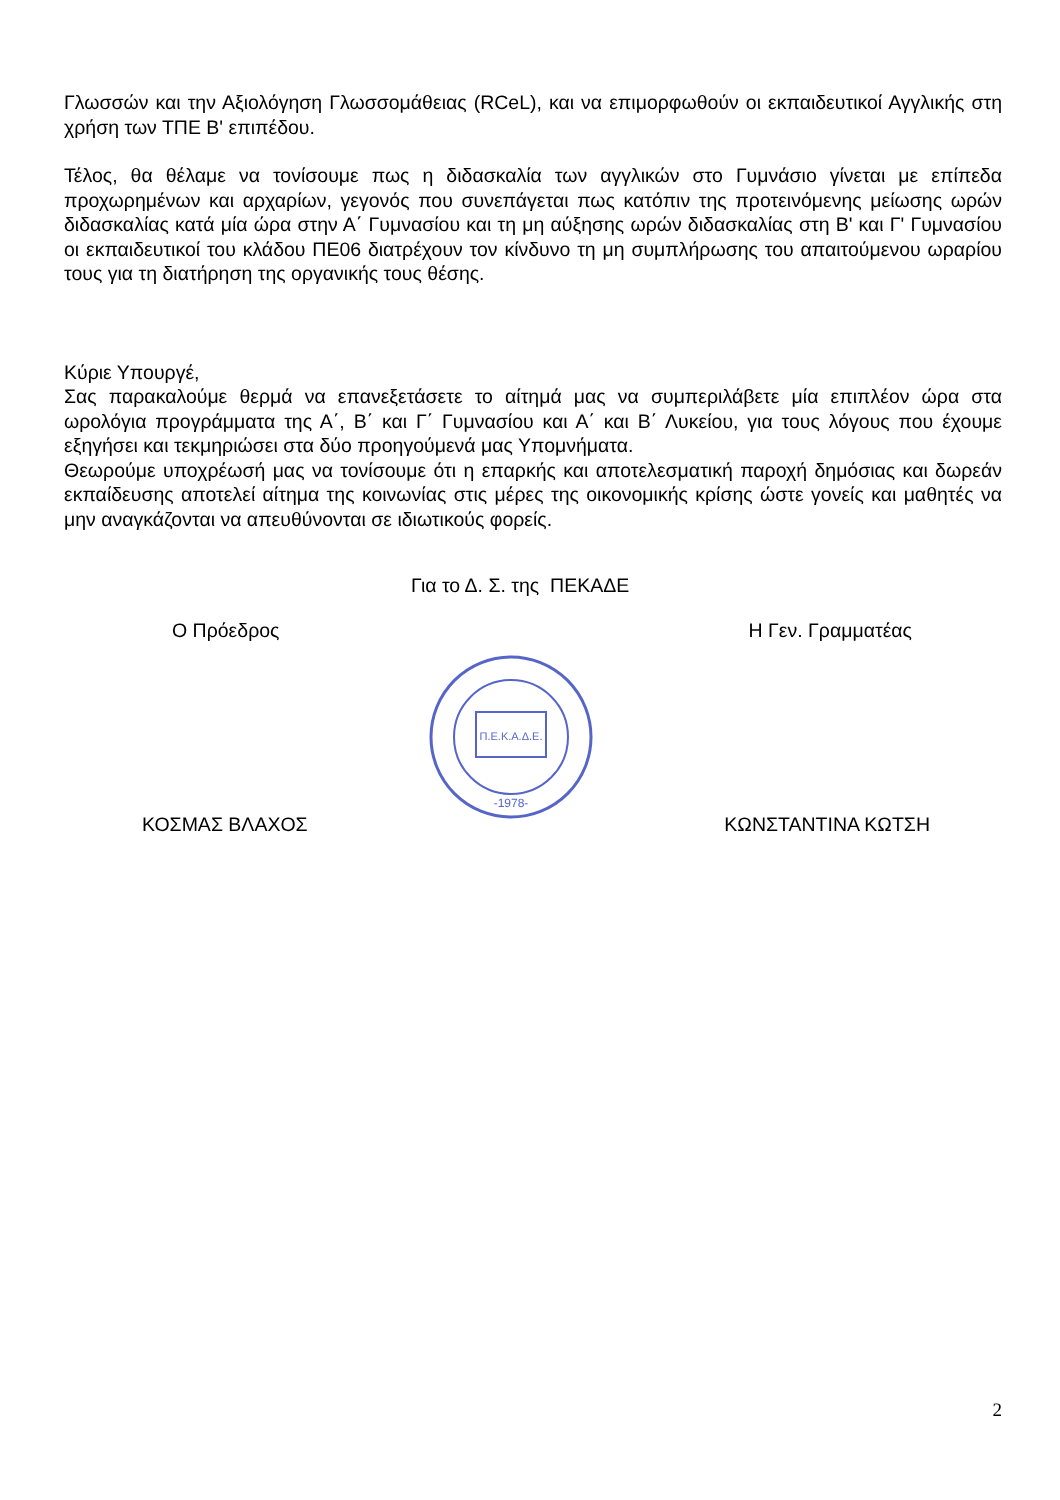Γλωσσών και την Αξιολόγηση Γλωσσομάθειας (RCeL), και να επιμορφωθούν οι εκπαιδευτικοί Αγγλικής στη χρήση των ΤΠΕ Β' επιπέδου.
Τέλος, θα θέλαμε να τονίσουμε πως η διδασκαλία των αγγλικών στο Γυμνάσιο γίνεται με επίπεδα προχωρημένων και αρχαρίων, γεγονός που συνεπάγεται πως κατόπιν της προτεινόμενης μείωσης ωρών διδασκαλίας κατά μία ώρα στην Α΄ Γυμνασίου και τη μη αύξησης ωρών διδασκαλίας στη Β' και Γ' Γυμνασίου οι εκπαιδευτικοί του κλάδου ΠΕ06 διατρέχουν τον κίνδυνο τη μη συμπλήρωσης του απαιτούμενου ωραρίου τους για τη διατήρηση της οργανικής τους θέσης.
Κύριε Υπουργέ,
Σας παρακαλούμε θερμά να επανεξετάσετε το αίτημά μας να συμπεριλάβετε μία επιπλέον ώρα στα ωρολόγια προγράμματα της Α΄, Β΄ και Γ΄ Γυμνασίου και Α΄ και Β΄ Λυκείου, για τους λόγους που έχουμε εξηγήσει και τεκμηριώσει στα δύο προηγούμενά μας Υπομνήματα.
Θεωρούμε υποχρέωσή μας να τονίσουμε ότι η επαρκής και αποτελεσματική παροχή δημόσιας και δωρεάν εκπαίδευσης αποτελεί αίτημα της κοινωνίας στις μέρες της οικονομικής κρίσης ώστε γονείς και μαθητές να μην αναγκάζονται να απευθύνονται σε ιδιωτικούς φορείς.
Για το Δ. Σ. της ΠΕΚΑΔΕ
Ο Πρόεδρος Η Γεν. Γραμματέας
Π.Ε.Κ.Α.Δ.Ε.
-1978-
ΚΟΣΜΑΣ ΒΛΑΧΟΣ ΚΩΝΣΤΑΝΤΙΝΑ ΚΩΤΣΗ
2